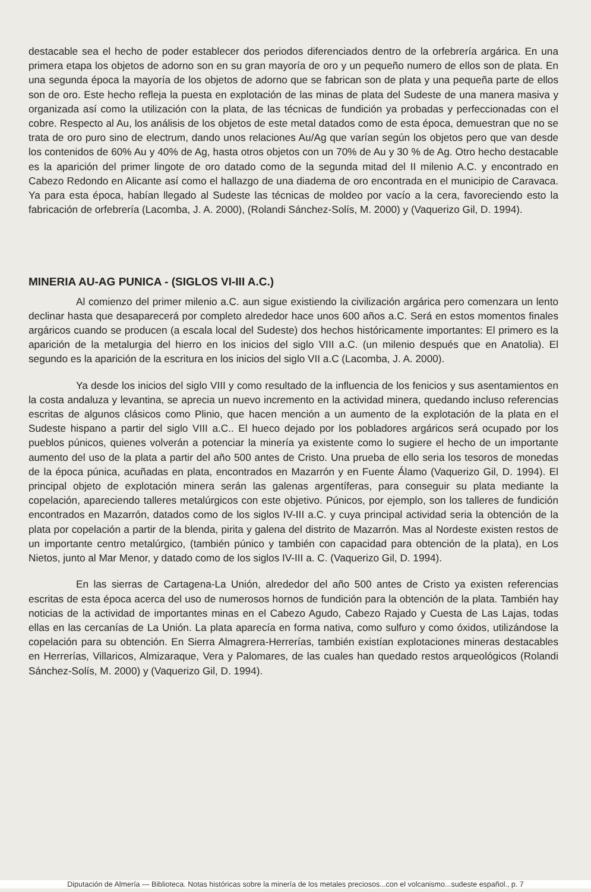destacable sea el hecho de poder establecer dos periodos diferenciados dentro de la orfebrería argárica. En una primera etapa los objetos de adorno son en su gran mayoría de oro y un pequeño numero de ellos son de plata. En una segunda época la mayoría de los objetos de adorno que se fabrican son de plata y una pequeña parte de ellos son de oro. Este hecho refleja la puesta en explotación de las minas de plata del Sudeste de una manera masiva y organizada así como la utilización con la plata, de las técnicas de fundición ya probadas y perfeccionadas con el cobre. Respecto al Au, los análisis de los objetos de este metal datados como de esta época, demuestran que no se trata de oro puro sino de electrum, dando unos relaciones Au/Ag que varían según los objetos pero que van desde los contenidos de 60% Au y 40% de Ag, hasta otros objetos con un 70% de Au y 30 % de Ag. Otro hecho destacable es la aparición del primer lingote de oro datado como de la segunda mitad del II milenio A.C. y encontrado en Cabezo Redondo en Alicante así como el hallazgo de una diadema de oro encontrada en el municipio de Caravaca. Ya para esta época, habían llegado al Sudeste las técnicas de moldeo por vacío a la cera, favoreciendo esto la fabricación de orfebrería (Lacomba, J. A. 2000), (Rolandi Sánchez-Solís, M. 2000) y (Vaquerizo Gil, D. 1994).
MINERIA AU-AG PUNICA - (SIGLOS VI-III A.C.)
Al comienzo del primer milenio a.C. aun sigue existiendo la civilización argárica pero comenzara un lento declinar hasta que desaparecerá por completo alrededor hace unos 600 años a.C. Será en estos momentos finales argáricos cuando se producen (a escala local del Sudeste) dos hechos históricamente importantes: El primero es la aparición de la metalurgia del hierro en los inicios del siglo VIII a.C. (un milenio después que en Anatolia). El segundo es la aparición de la escritura en los inicios del siglo VII a.C (Lacomba, J. A. 2000).
Ya desde los inicios del siglo VIII y como resultado de la influencia de los fenicios y sus asentamientos en la costa andaluza y levantina, se aprecia un nuevo incremento en la actividad minera, quedando incluso referencias escritas de algunos clásicos como Plinio, que hacen mención a un aumento de la explotación de la plata en el Sudeste hispano a partir del siglo VIII a.C.. El hueco dejado por los pobladores argáricos será ocupado por los pueblos púnicos, quienes volverán a potenciar la minería ya existente como lo sugiere el hecho de un importante aumento del uso de la plata a partir del año 500 antes de Cristo. Una prueba de ello seria los tesoros de monedas de la época púnica, acuñadas en plata, encontrados en Mazarrón y en Fuente Álamo (Vaquerizo Gil, D. 1994). El principal objeto de explotación minera serán las galenas argentíferas, para conseguir su plata mediante la copelación, apareciendo talleres metalúrgicos con este objetivo. Púnicos, por ejemplo, son los talleres de fundición encontrados en Mazarrón, datados como de los siglos IV-III a.C. y cuya principal actividad seria la obtención de la plata por copelación a partir de la blenda, pirita y galena del distrito de Mazarrón. Mas al Nordeste existen restos de un importante centro metalúrgico, (también púnico y también con capacidad para obtención de la plata), en Los Nietos, junto al Mar Menor, y datado como de los siglos IV-III a. C. (Vaquerizo Gil, D. 1994).
En las sierras de Cartagena-La Unión, alrededor del año 500 antes de Cristo ya existen referencias escritas de esta época acerca del uso de numerosos hornos de fundición para la obtención de la plata. También hay noticias de la actividad de importantes minas en el Cabezo Agudo, Cabezo Rajado y Cuesta de Las Lajas, todas ellas en las cercanías de La Unión. La plata aparecía en forma nativa, como sulfuro y como óxidos, utilizándose la copelación para su obtención. En Sierra Almagrera-Herrerías, también existían explotaciones mineras destacables en Herrerías, Villaricos, Almizaraque, Vera y Palomares, de las cuales han quedado restos arqueológicos (Rolandi Sánchez-Solís, M. 2000) y (Vaquerizo Gil, D. 1994).
Diputación de Almería — Biblioteca. Notas históricas sobre la minería de los metales preciosos...con el volcanismo...sudeste español., p. 7